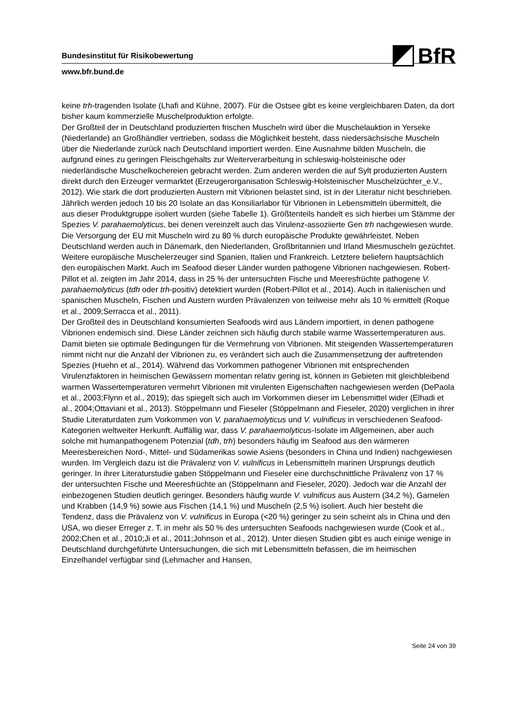BfR
Bundesinstitut für Risikobewertung
www.bfr.bund.de
keine trh-tragenden Isolate (Lhafi and Kühne, 2007). Für die Ostsee gibt es keine vergleichbaren Daten, da dort bisher kaum kommerzielle Muschelproduktion erfolgte.
Der Großteil der in Deutschland produzierten frischen Muscheln wird über die Muschelauktion in Yerseke (Niederlande) an Großhändler vertrieben, sodass die Möglichkeit besteht, dass niedersächsische Muscheln über die Niederlande zurück nach Deutschland importiert werden. Eine Ausnahme bilden Muscheln, die aufgrund eines zu geringen Fleischgehalts zur Weiterverarbeitung in schleswig-holsteinische oder niederländische Muschelkochereien gebracht werden. Zum anderen werden die auf Sylt produzierten Austern direkt durch den Erzeuger vermarktet (Erzeugerorganisation Schleswig-Holsteinischer Muschelzüchter_e.V., 2012). Wie stark die dort produzierten Austern mit Vibrionen belastet sind, ist in der Literatur nicht beschrieben. Jährlich werden jedoch 10 bis 20 Isolate an das Konsiliarlabor für Vibrionen in Lebensmitteln übermittelt, die aus dieser Produktgruppe isoliert wurden (siehe Tabelle 1). Größtenteils handelt es sich hierbei um Stämme der Spezies V. parahaemolyticus, bei denen vereinzelt auch das Virulenz-assoziierte Gen trh nachgewiesen wurde.
Die Versorgung der EU mit Muscheln wird zu 80 % durch europäische Produkte gewährleistet. Neben Deutschland werden auch in Dänemark, den Niederlanden, Großbritannien und Irland Miesmuscheln gezüchtet. Weitere europäische Muschelerzeuger sind Spanien, Italien und Frankreich. Letztere beliefern hauptsächlich den europäischen Markt. Auch im Seafood dieser Länder wurden pathogene Vibrionen nachgewiesen. Robert-Pillot et al. zeigten im Jahr 2014, dass in 25 % der untersuchten Fische und Meeresfrüchte pathogene V. parahaemolyticus (tdh oder trh-positiv) detektiert wurden (Robert-Pillot et al., 2014). Auch in italienischen und spanischen Muscheln, Fischen und Austern wurden Prävalenzen von teilweise mehr als 10 % ermittelt (Roque et al., 2009;Serracca et al., 2011).
Der Großteil des in Deutschland konsumierten Seafoods wird aus Ländern importiert, in denen pathogene Vibrionen endemisch sind. Diese Länder zeichnen sich häufig durch stabile warme Wassertemperaturen aus. Damit bieten sie optimale Bedingungen für die Vermehrung von Vibrionen. Mit steigenden Wassertemperaturen nimmt nicht nur die Anzahl der Vibrionen zu, es verändert sich auch die Zusammensetzung der auftretenden Spezies (Huehn et al., 2014). Während das Vorkommen pathogener Vibrionen mit entsprechenden Virulenzfaktoren in heimischen Gewässern momentan relativ gering ist, können in Gebieten mit gleichbleibend warmen Wassertemperaturen vermehrt Vibrionen mit virulenten Eigenschaften nachgewiesen werden (DePaola et al., 2003;Flynn et al., 2019); das spiegelt sich auch im Vorkommen dieser im Lebensmittel wider (Elhadi et al., 2004;Ottaviani et al., 2013). Stöppelmann und Fieseler (Stöppelmann and Fieseler, 2020) verglichen in ihrer Studie Literaturdaten zum Vorkommen von V. parahaemolyticus und V. vulnificus in verschiedenen Seafood-Kategorien weltweiter Herkunft. Auffällig war, dass V. parahaemolyticus-Isolate im Allgemeinen, aber auch solche mit humanpathogenem Potenzial (tdh, trh) besonders häufig im Seafood aus den wärmeren Meeresbereichen Nord-, Mittel- und Südamerikas sowie Asiens (besonders in China und Indien) nachgewiesen wurden. Im Vergleich dazu ist die Prävalenz von V. vulnificus in Lebensmitteln marinen Ursprungs deutlich geringer. In ihrer Literaturstudie gaben Stöppelmann und Fieseler eine durchschnittliche Prävalenz von 17 % der untersuchten Fische und Meeresfrüchte an (Stöppelmann and Fieseler, 2020). Jedoch war die Anzahl der einbezogenen Studien deutlich geringer. Besonders häufig wurde V. vulnificus aus Austern (34,2 %), Garnelen und Krabben (14,9 %) sowie aus Fischen (14,1 %) und Muscheln (2,5 %) isoliert. Auch hier besteht die Tendenz, dass die Prävalenz von V. vulnificus in Europa (<20 %) geringer zu sein scheint als in China und den USA, wo dieser Erreger z. T. in mehr als 50 % des untersuchten Seafoods nachgewiesen wurde (Cook et al., 2002;Chen et al., 2010;Ji et al., 2011;Johnson et al., 2012). Unter diesen Studien gibt es auch einige wenige in Deutschland durchgeführte Untersuchungen, die sich mit Lebensmitteln befassen, die im heimischen Einzelhandel verfügbar sind (Lehmacher and Hansen,
Seite 24 von 39